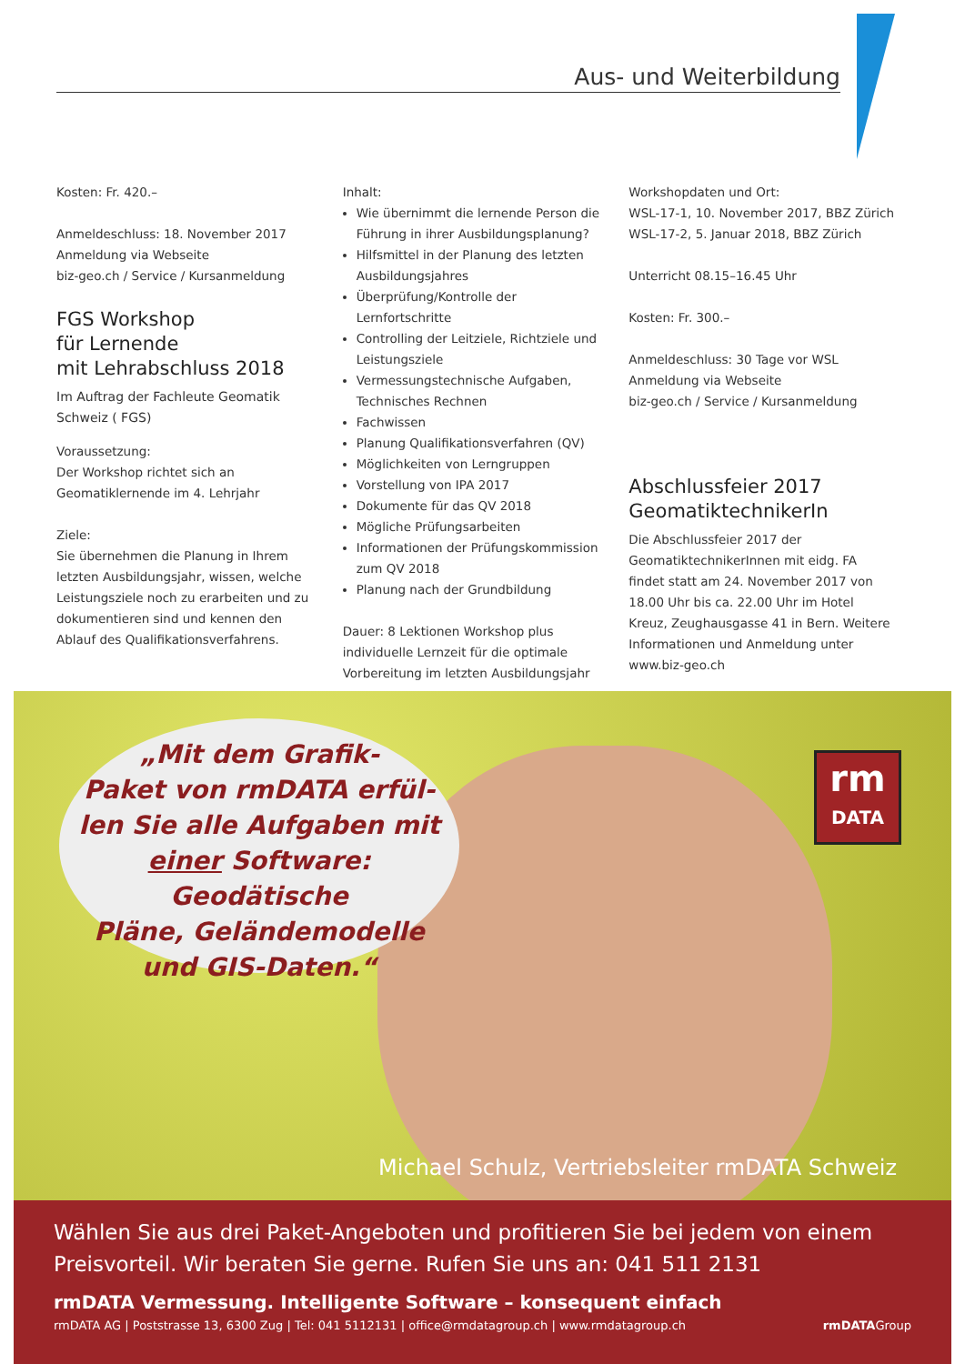Aus- und Weiterbildung
Kosten: Fr. 420.–
Anmeldeschluss: 18. November 2017
Anmeldung via Webseite
biz-geo.ch / Service / Kursanmeldung
FGS Workshop
für Lernende
mit Lehrabschluss 2018
Im Auftrag der Fachleute Geomatik Schweiz ( FGS)
Voraussetzung:
Der Workshop richtet sich an Geomatiklernende im 4. Lehrjahr
Ziele:
Sie übernehmen die Planung in Ihrem letzten Ausbildungsjahr, wissen, welche Leistungsziele noch zu erarbeiten und zu dokumentieren sind und kennen den Ablauf des Qualifikationsverfahrens.
Inhalt:
Wie übernimmt die lernende Person die Führung in ihrer Ausbildungsplanung?
Hilfsmittel in der Planung des letzten Ausbildungsjahres
Überprüfung/Kontrolle der Lernfortschritte
Controlling der Leitziele, Richtziele und Leistungsziele
Vermessungstechnische Aufgaben, Technisches Rechnen
Fachwissen
Planung Qualifikationsverfahren (QV)
Möglichkeiten von Lerngruppen
Vorstellung von IPA 2017
Dokumente für das QV 2018
Mögliche Prüfungsarbeiten
Informationen der Prüfungskommission zum QV 2018
Planung nach der Grundbildung
Dauer: 8 Lektionen Workshop plus individuelle Lernzeit für die optimale Vorbereitung im letzten Ausbildungsjahr
Workshopdaten und Ort:
WSL-17-1, 10. November 2017, BBZ Zürich
WSL-17-2, 5. Januar 2018, BBZ Zürich
Unterricht 08.15–16.45 Uhr
Kosten: Fr. 300.–
Anmeldeschluss: 30 Tage vor WSL
Anmeldung via Webseite
biz-geo.ch / Service / Kursanmeldung
Abschlussfeier 2017
GeomatiktechnikerIn
Die Abschlussfeier 2017 der GeomatiktechnikerInnen mit eidg. FA findet statt am 24. November 2017 von 18.00 Uhr bis ca. 22.00 Uhr im Hotel Kreuz, Zeughausgasse 41 in Bern. Weitere Informationen und Anmeldung unter www.biz-geo.ch
„Mit dem Grafik-
Paket von rmDATA erfül-
len Sie alle Aufgaben mit
einer Software: Geodätische
Pläne, Geländemodelle
und GIS-Daten.“
rm
DATA
Michael Schulz, Vertriebsleiter rmDATA Schweiz
Wählen Sie aus drei Paket-Angeboten und profitieren Sie bei jedem von einem Preisvorteil. Wir beraten Sie gerne. Rufen Sie uns an: 041 511 2131
rmDATA Vermessung. Intelligente Software – konsequent einfach
rmDATA AG | Poststrasse 13, 6300 Zug | Tel: 041 5112131 | office@rmdatagroup.ch | www.rmdatagroup.ch rmDATAGroup